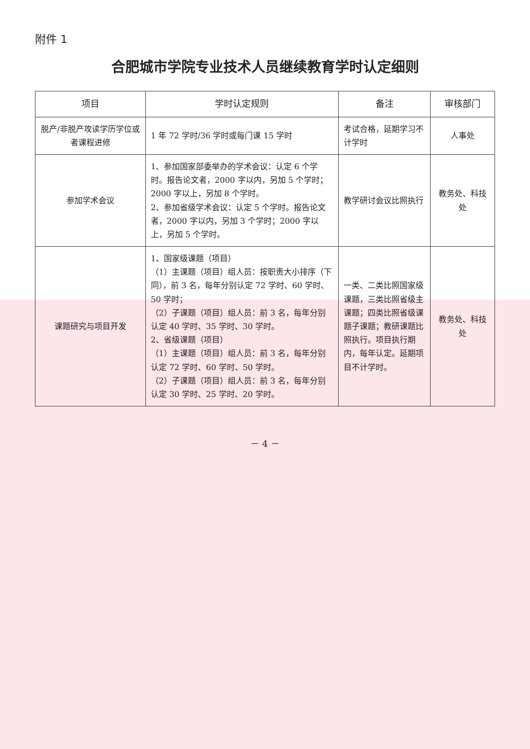附件 1
合肥城市学院专业技术人员继续教育学时认定细则
| 项目 | 学时认定规则 | 备注 | 审核部门 |
| --- | --- | --- | --- |
| 脱产/非脱产攻读学历学位或者课程进修 | 1 年 72 学时/36 学时或每门课 15 学时 | 考试合格，延期学习不计学时 | 人事处 |
| 参加学术会议 | 1、参加国家部委举办的学术会议：认定 6 个学时。报告论文者，2000 字以内，另加 5 个学时；2000 字以上，另加 8 个学时。 2、参加省级学术会议：认定 5 个学时。报告论文者，2000 字以内，另加 3 个学时；2000 字以上，另加 5 个学时。 | 教学研讨会议比照执行 | 教务处、科技处 |
| 课题研究与项目开发 | 1、国家级课题（项目） （1）主课题（项目）组人员：按职责大小排序（下同），前 3 名，每年分别认定 72 学时、60 学时、50 学时； （2）子课题（项目）组人员：前 3 名，每年分别认定 40 学时、35 学时、30 学时。 2、省级课题（项目） （1）主课题（项目）组人员：前 3 名，每年分别认定 72 学时、60 学时、50 学时。 （2）子课题（项目）组人员：前 3 名，每年分别认定 30 学时、25 学时、20 学时。 | 一类、二类比照国家级课题，三类比照省级主课题；四类比照省级课题子课题；教研课题比照执行。项目执行期内，每年认定。延期项目不计学时。 | 教务处、科技处 |
－ 4 －